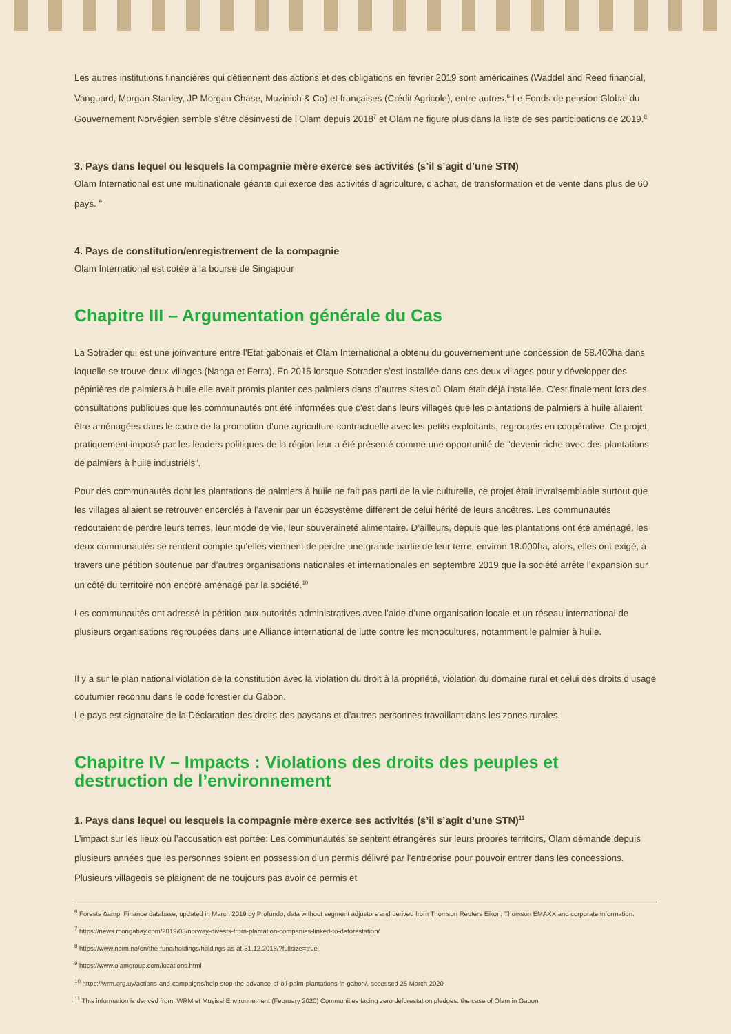Les autres institutions financières qui détiennent des actions et des obligations en février 2019 sont américaines (Waddel and Reed financial, Vanguard, Morgan Stanley, JP Morgan Chase, Muzinich & Co) et françaises (Crédit Agricole), entre autres.<sup>6</sup> Le Fonds de pension Global du Gouvernement Norvégien semble s’être désinvesti de l’Olam depuis 2018<sup>7</sup> et Olam ne figure plus dans la liste de ses participations de 2019.<sup>8</sup>
3. Pays dans lequel ou lesquels la compagnie mère exerce ses activités (s’il s’agit d’une STN)
Olam International est une multinationale géante qui exerce des activités d’agriculture, d’achat, de transformation et de vente dans plus de 60 pays. <sup>9</sup>
4. Pays de constitution/enregistrement de la compagnie
Olam International est cotée à la bourse de Singapour
Chapitre III – Argumentation générale du Cas
La Sotrader qui est une joinventure entre l’Etat gabonais et Olam International a obtenu du gouvernement une concession de 58.400ha dans laquelle se trouve deux villages (Nanga et Ferra). En 2015 lorsque Sotrader s’est installée dans ces deux villages pour y développer des pépinières de palmiers à huile elle avait promis planter ces palmiers dans d’autres sites où Olam était déjà installée. C’est finalement lors des consultations publiques que les communautés ont été informées que c’est dans leurs villages que les plantations de palmiers à huile allaient être aménagées dans le cadre de la promotion d’une agriculture contractuelle avec les petits exploitants, regroupés en coopérative. Ce projet, pratiquement imposé par les leaders politiques de la région leur a été présenté comme une opportunité de “devenir riche avec des plantations de palmiers à huile industriels”.
Pour des communautés dont les plantations de palmiers à huile ne fait pas parti de la vie culturelle, ce projet était invraisemblable surtout que les villages allaient se retrouver encerclés à l’avenir par un écosystème diffèrent de celui hérité de leurs ancêtres. Les communautés redoutaient de perdre leurs terres, leur mode de vie, leur souveraineté alimentaire. D’ailleurs, depuis que les plantations ont été aménagé, les deux communautés se rendent compte qu’elles viennent de perdre une grande partie de leur terre, environ 18.000ha, alors, elles ont exigé, à travers une pétition soutenue par d’autres organisations nationales et internationales en septembre 2019 que la société arrête l’expansion sur un côté du territoire non encore aménagé par la société.<sup>10</sup>
Les communautés ont adressé la pétition aux autorités administratives avec l’aide d’une organisation locale et un réseau international de plusieurs organisations regroupées dans une Alliance international de lutte contre les monocultures, notamment le palmier à huile.
Il y a sur le plan national violation de la constitution avec la violation du droit à la propriété, violation du domaine rural et celui des droits d’usage coutumier reconnu dans le code forestier du Gabon.
Le pays est signataire de la Déclaration des droits des paysans et d’autres personnes travaillant dans les zones rurales.
Chapitre IV – Impacts : Violations des droits des peuples et destruction de l’environnement
1. Pays dans lequel ou lesquels la compagnie mère exerce ses activités (s’il s’agit d’une STN)<sup>11</sup>
L’impact sur les lieux où l’accusation est portée: Les communautés se sentent étrangères sur leurs propres territoirs, Olam démande depuis plusieurs années que les personnes soient en possession d’un permis délivré par l’entreprise pour pouvoir entrer dans les concessions. Plusieurs villageois se plaignent de ne toujours pas avoir ce permis et
<sup>6</sup> Forests &amp; Finance database, updated in March 2019 by Profundo, data without segment adjustors and derived from Thomson Reuters Eikon, Thomson EMAXX and corporate information.
<sup>7</sup> https://news.mongabay.com/2019/03/norway-divests-from-plantation-companies-linked-to-deforestation/
<sup>8</sup> https://www.nbim.no/en/the-fund/holdings/holdings-as-at-31.12.2018/?fullsize=true
<sup>9</sup> https://www.olamgroup.com/locations.html
<sup>10</sup> https://wrm.org.uy/actions-and-campaigns/help-stop-the-advance-of-oil-palm-plantations-in-gabon/, accessed 25 March 2020
<sup>11</sup> This information is derived from: WRM et Muyissi Environnement (February 2020) Communities facing zero deforestation pledges: the case of Olam in Gabon